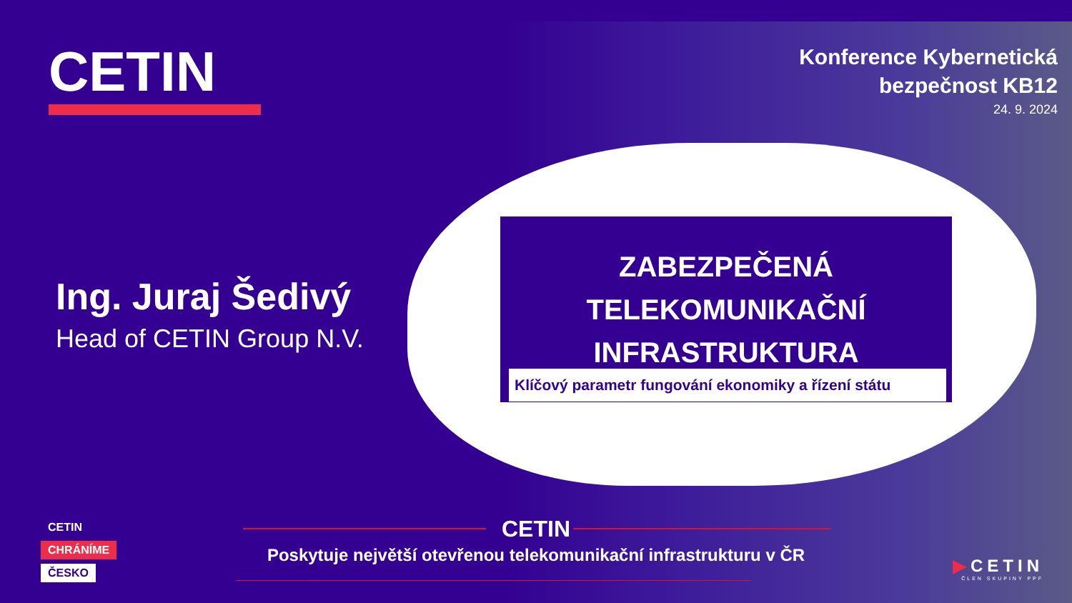CETIN
Konference Kybernetická
bezpečnost KB12
24. 9. 2024
Ing. Juraj Šedivý
Head of CETIN Group N.V.
ZABEZPEČENÁ
TELEKOMUNIKAČNÍ
INFRASTRUKTURA
Klíčový parametr fungování ekonomiky a řízení státu
CETIN
CHRÁNÍME
ČESKO
CETIN
Poskytuje největší otevřenou telekomunikační infrastrukturu v ČR
▶CETIN
ČLEN SKUPINY PPF